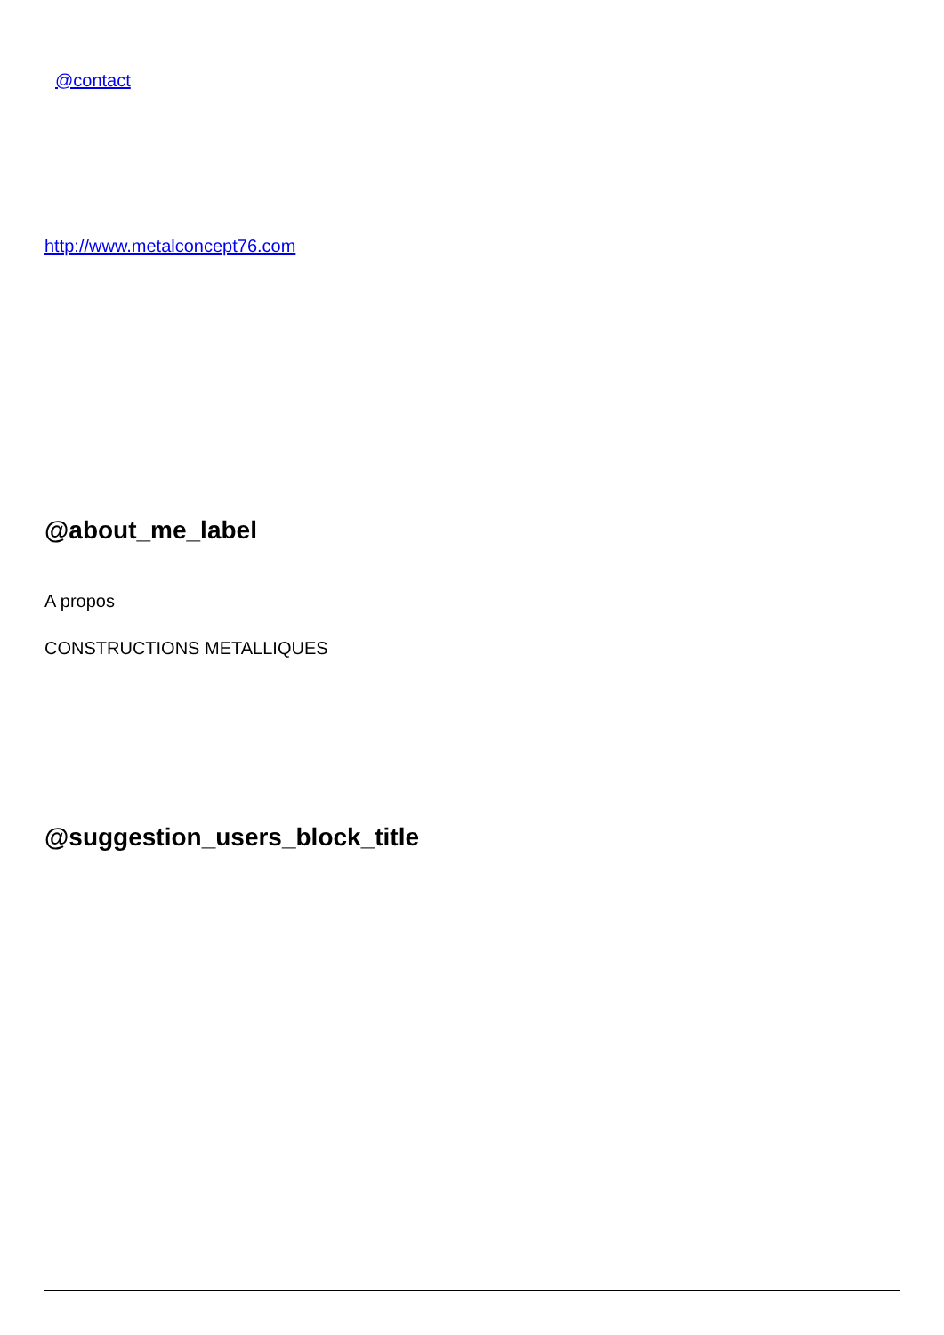@contact
http://www.metalconcept76.com
@about_me_label
A propos
CONSTRUCTIONS METALLIQUES
@suggestion_users_block_title